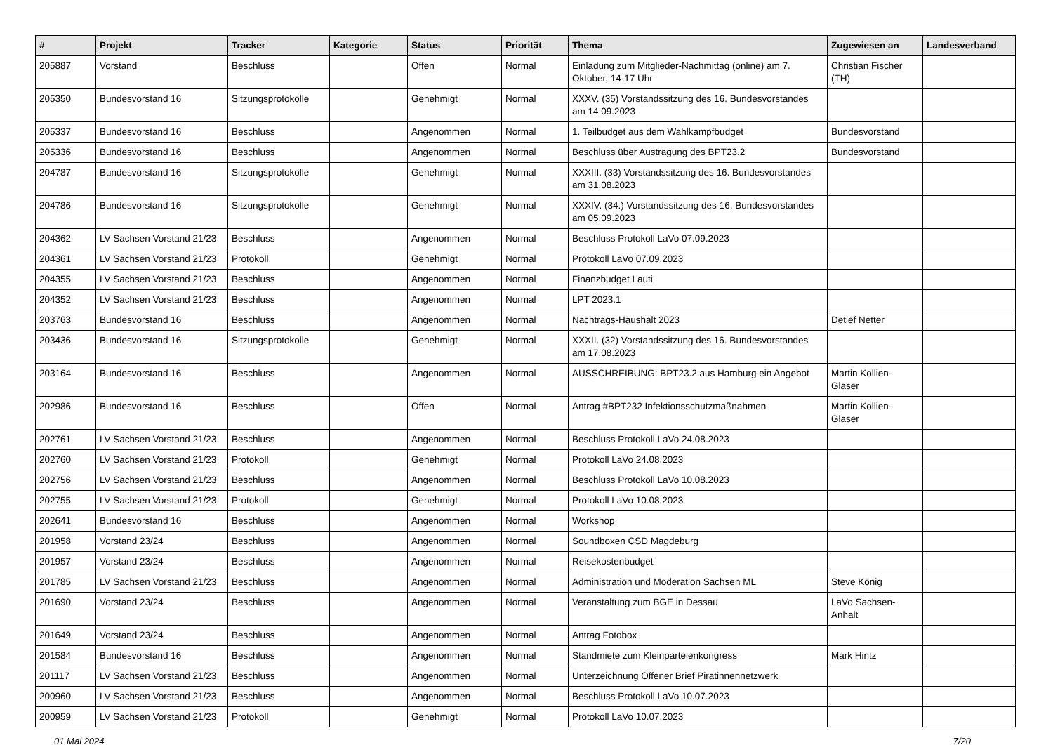| # | Projekt | Tracker | Kategorie | Status | Priorität | Thema | Zugewiesen an | Landesverband |
| --- | --- | --- | --- | --- | --- | --- | --- | --- |
| 205887 | Vorstand | Beschluss | | Offen | Normal | Einladung zum Mitglieder-Nachmittag (online) am 7. Oktober, 14-17 Uhr | Christian Fischer (TH) | |
| 205350 | Bundesvorstand 16 | Sitzungsprotokolle | | Genehmigt | Normal | XXXV. (35) Vorstandssitzung des 16. Bundesvorstandes am 14.09.2023 | | |
| 205337 | Bundesvorstand 16 | Beschluss | | Angenommen | Normal | 1. Teilbudget aus dem Wahlkampfbudget | Bundesvorstand | |
| 205336 | Bundesvorstand 16 | Beschluss | | Angenommen | Normal | Beschluss über Austragung des BPT23.2 | Bundesvorstand | |
| 204787 | Bundesvorstand 16 | Sitzungsprotokolle | | Genehmigt | Normal | XXXIII. (33) Vorstandssitzung des 16. Bundesvorstandes am 31.08.2023 | | |
| 204786 | Bundesvorstand 16 | Sitzungsprotokolle | | Genehmigt | Normal | XXXIV. (34.) Vorstandssitzung des 16. Bundesvorstandes am 05.09.2023 | | |
| 204362 | LV Sachsen Vorstand 21/23 | Beschluss | | Angenommen | Normal | Beschluss Protokoll LaVo 07.09.2023 | | |
| 204361 | LV Sachsen Vorstand 21/23 | Protokoll | | Genehmigt | Normal | Protokoll LaVo 07.09.2023 | | |
| 204355 | LV Sachsen Vorstand 21/23 | Beschluss | | Angenommen | Normal | Finanzbudget Lauti | | |
| 204352 | LV Sachsen Vorstand 21/23 | Beschluss | | Angenommen | Normal | LPT 2023.1 | | |
| 203763 | Bundesvorstand 16 | Beschluss | | Angenommen | Normal | Nachtrags-Haushalt 2023 | Detlef Netter | |
| 203436 | Bundesvorstand 16 | Sitzungsprotokolle | | Genehmigt | Normal | XXXII. (32) Vorstandssitzung des 16. Bundesvorstandes am 17.08.2023 | | |
| 203164 | Bundesvorstand 16 | Beschluss | | Angenommen | Normal | AUSSCHREIBUNG: BPT23.2 aus Hamburg ein Angebot | Martin Kollien-Glaser | |
| 202986 | Bundesvorstand 16 | Beschluss | | Offen | Normal | Antrag #BPT232 Infektionsschutzmaßnahmen | Martin Kollien-Glaser | |
| 202761 | LV Sachsen Vorstand 21/23 | Beschluss | | Angenommen | Normal | Beschluss Protokoll LaVo 24.08.2023 | | |
| 202760 | LV Sachsen Vorstand 21/23 | Protokoll | | Genehmigt | Normal | Protokoll LaVo 24.08.2023 | | |
| 202756 | LV Sachsen Vorstand 21/23 | Beschluss | | Angenommen | Normal | Beschluss Protokoll LaVo 10.08.2023 | | |
| 202755 | LV Sachsen Vorstand 21/23 | Protokoll | | Genehmigt | Normal | Protokoll LaVo 10.08.2023 | | |
| 202641 | Bundesvorstand 16 | Beschluss | | Angenommen | Normal | Workshop | | |
| 201958 | Vorstand 23/24 | Beschluss | | Angenommen | Normal | Soundboxen CSD Magdeburg | | |
| 201957 | Vorstand 23/24 | Beschluss | | Angenommen | Normal | Reisekostenbudget | | |
| 201785 | LV Sachsen Vorstand 21/23 | Beschluss | | Angenommen | Normal | Administration und Moderation Sachsen ML | Steve König | |
| 201690 | Vorstand 23/24 | Beschluss | | Angenommen | Normal | Veranstaltung zum BGE in Dessau | LaVo Sachsen-Anhalt | |
| 201649 | Vorstand 23/24 | Beschluss | | Angenommen | Normal | Antrag Fotobox | | |
| 201584 | Bundesvorstand 16 | Beschluss | | Angenommen | Normal | Standmiete zum Kleinparteienkongress | Mark Hintz | |
| 201117 | LV Sachsen Vorstand 21/23 | Beschluss | | Angenommen | Normal | Unterzeichnung Offener Brief Piratinnennetzwerk | | |
| 200960 | LV Sachsen Vorstand 21/23 | Beschluss | | Angenommen | Normal | Beschluss Protokoll LaVo 10.07.2023 | | |
| 200959 | LV Sachsen Vorstand 21/23 | Protokoll | | Genehmigt | Normal | Protokoll LaVo 10.07.2023 | | |
01 Mai 2024 7/20